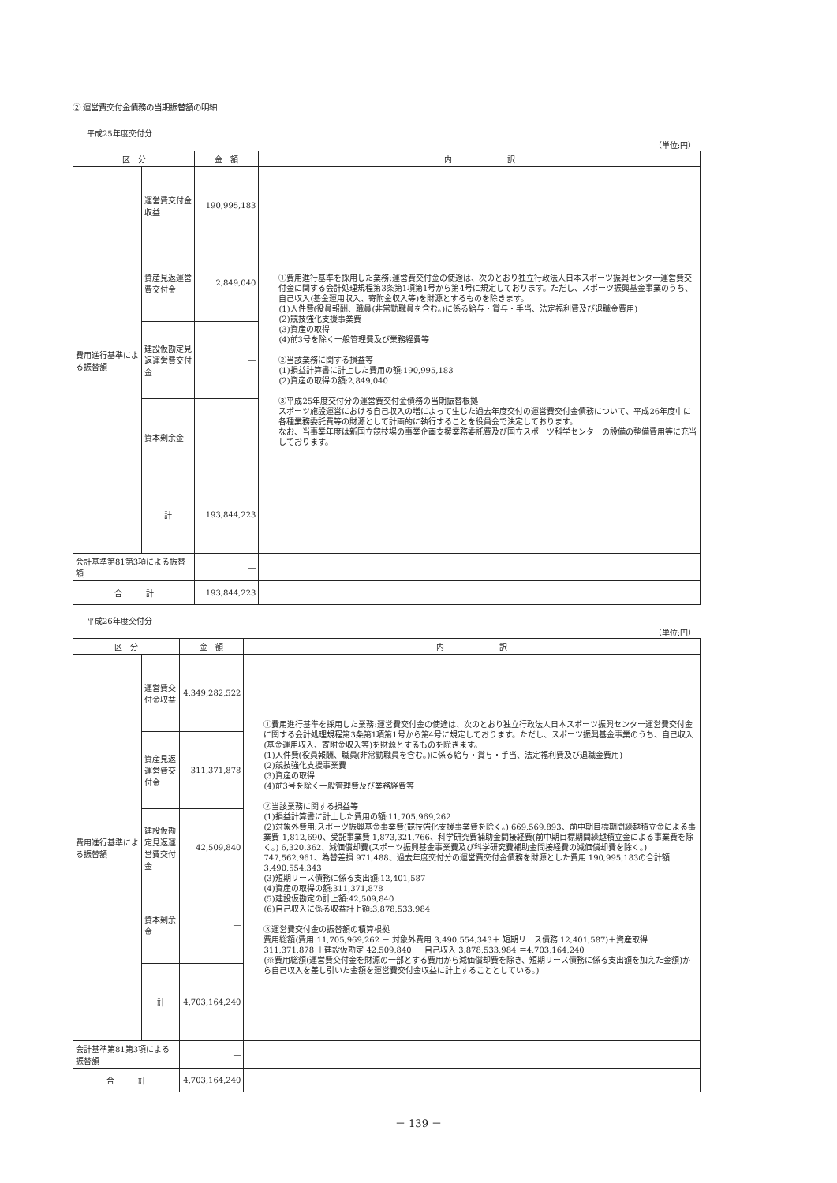② 運営費交付金債務の当期振替額の明細
平成25年度交付分
（単位:円）
| 区 分 | | 金 額 | 内 訳 |
| --- | --- | --- | --- |
| 費用進行基準による振替額 | 運営費交付金収益 | 190,995,183 | ①費用進行基準を採用した業務:運営費交付金の使途は、次のとおり独立行政法人日本スポーツ振興センター運営費交付金に関する会計処理規程第3条第1項第1号から第4号に規定しております。ただし、スポーツ振興基金事業のうち、自己収入(基金運用収入、寄附金収入等)を財源とするものを除きます。 (1)人件費(役員報酬、職員(非常勤職員を含む。)に係る給与・賞与・手当、法定福利費及び退職金費用) (2)競技強化支援事業費 (3)資産の取得 (4)前3号を除く一般管理費及び業務経費等 ②当該業務に関する損益等 (1)損益計算書に計上した費用の額:190,995,183 (2)資産の取得の額:2,849,040 ③平成25年度交付分の運営費交付金債務の当期振替根拠 スポーツ施設運営における自己収入の増によって生じた過去年度交付の運営費交付金債務について、平成26年度中に各種業務委託費等の財源として計画的に執行することを役員会で決定しております。 なお、当事業年度は新国立競技場の事業企画支援業務委託費及び国立スポーツ科学センターの設備の整備費用等に充当しております。 |
| | 資産見返運営費交付金 | 2,849,040 | |
| | 建設仮勘定見返運営費交付金 | — | |
| | 資本剰余金 | — | |
| | 計 | 193,844,223 | |
| 会計基準第81第3項による振替額 | | — | |
| 合 計 | | 193,844,223 | |
平成26年度交付分
（単位:円）
| 区 分 | | 金 額 | 内 訳 |
| --- | --- | --- | --- |
| 費用進行基準による振替額 | 運営費交付金収益 | 4,349,282,522 | ①費用進行基準を採用した業務:運営費交付金の使途は、次のとおり独立行政法人日本スポーツ振興センター運営費交付金に関する会計処理規程第3条第1項第1号から第4号に規定しております。ただし、スポーツ振興基金事業のうち、自己収入(基金運用収入、寄附金収入等)を財源とするものを除きます。 (1)人件費(役員報酬、職員(非常勤職員を含む。)に係る給与・賞与・手当、法定福利費及び退職金費用) (2)競技強化支援事業費 (3)資産の取得 (4)前3号を除く一般管理費及び業務経費等 ②当該業務に関する損益等 (1)損益計算書に計上した費用の額:11,705,969,262 (2)対象外費用:スポーツ振興基金事業費(競技強化支援事業費を除く。) 669,569,893、前中期目標期間繰越積立金による事業費 1,812,690、受託事業費 1,873,321,766、科学研究費補助金間接経費(前中期目標期間繰越積立金による事業費を除く。) 6,320,362、減価償却費(スポーツ振興基金事業費及び科学研究費補助金間接経費の減価償却費を除く。) 747,562,961、為替差損 971,488、過去年度交付分の運営費交付金債務を財源とした費用 190,995,183の合計額3,490,554,343 (3)短期リース債務に係る支出額:12,401,587 (4)資産の取得の額:311,371,878 (5)建設仮勘定の計上額:42,509,840 (6)自己収入に係る収益計上額:3,878,533,984 ③運営費交付金の振替額の積算根拠 費用総額(費用 11,705,969,262 － 対象外費用 3,490,554,343＋ 短期リース債務 12,401,587)＋資産取得 311,371,878 ＋建設仮勘定 42,509,840 － 自己収入 3,878,533,984 ＝4,703,164,240 (※費用総額(運営費交付金を財源の一部とする費用から減価償却費を除き、短期リース債務に係る支出額を加えた金額)から自己収入を差し引いた金額を運営費交付金収益に計上することとしている。) |
| | 資産見返運営費交付金 | 311,371,878 | |
| | 建設仮勘定見返運営費交付金 | 42,509,840 | |
| | 資本剰余金 | — | |
| | 計 | 4,703,164,240 | |
| 会計基準第81第3項による振替額 | | — | |
| 合 計 | | 4,703,164,240 | |
－ 139 －